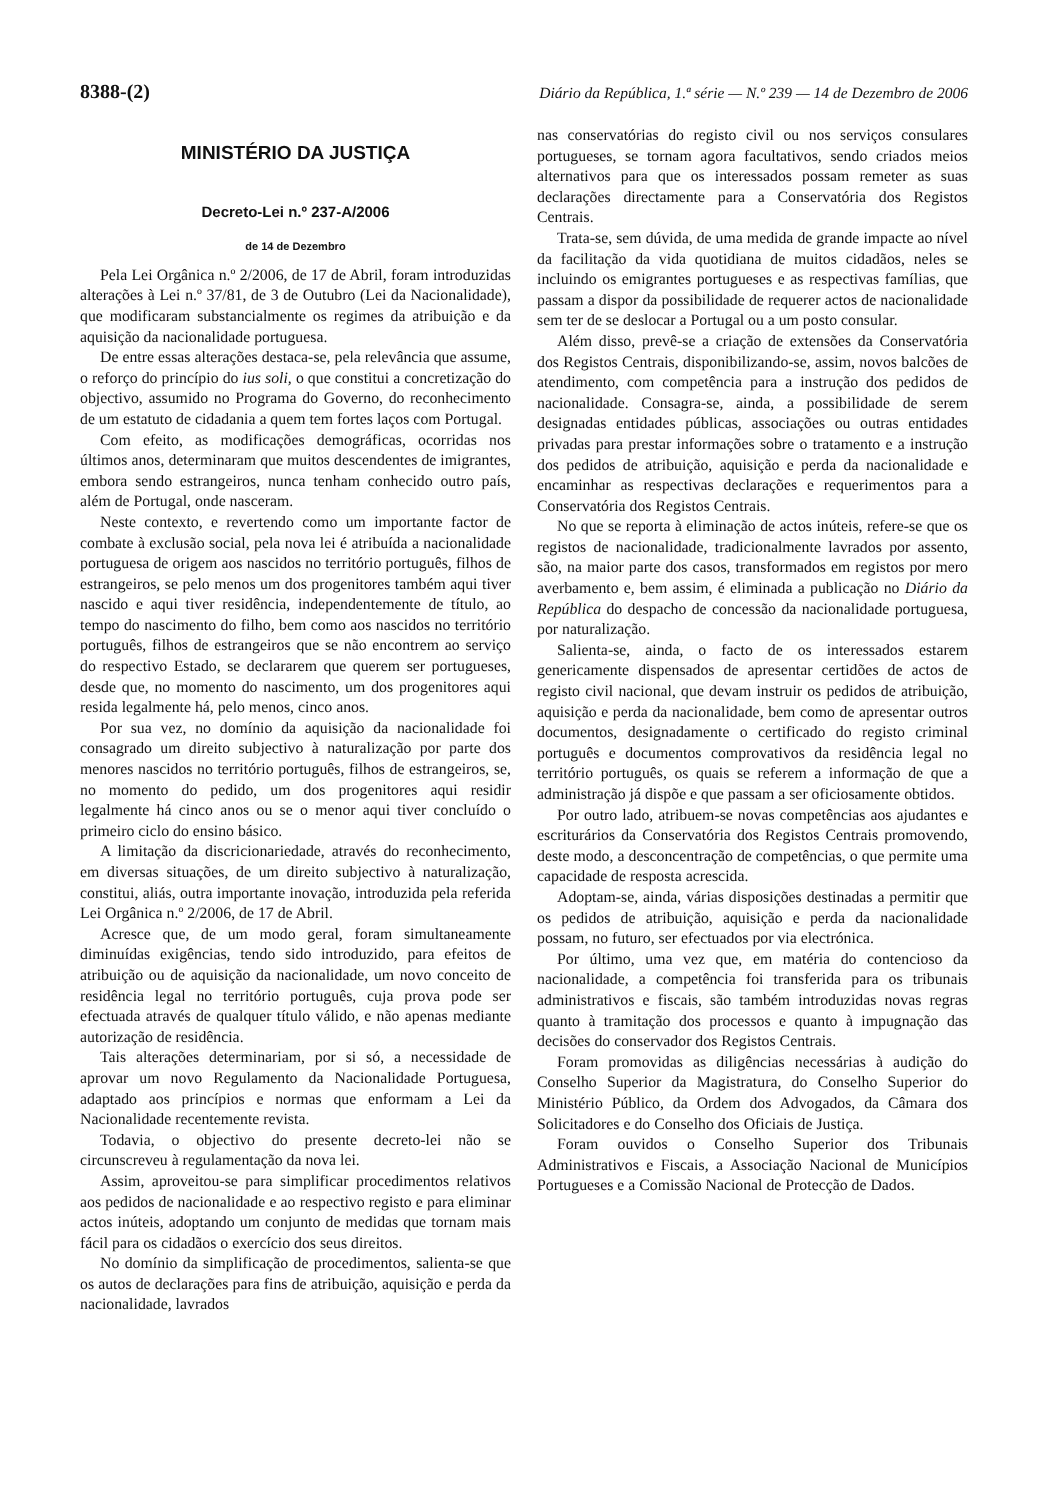8388-(2) Diário da República, 1.ª série — N.º 239 — 14 de Dezembro de 2006
MINISTÉRIO DA JUSTIÇA
Decreto-Lei n.º 237-A/2006
de 14 de Dezembro
Pela Lei Orgânica n.º 2/2006, de 17 de Abril, foram introduzidas alterações à Lei n.º 37/81, de 3 de Outubro (Lei da Nacionalidade), que modificaram substancialmente os regimes da atribuição e da aquisição da nacionalidade portuguesa.
De entre essas alterações destaca-se, pela relevância que assume, o reforço do princípio do ius soli, o que constitui a concretização do objectivo, assumido no Programa do Governo, do reconhecimento de um estatuto de cidadania a quem tem fortes laços com Portugal.
Com efeito, as modificações demográficas, ocorridas nos últimos anos, determinaram que muitos descendentes de imigrantes, embora sendo estrangeiros, nunca tenham conhecido outro país, além de Portugal, onde nasceram.
Neste contexto, e revertendo como um importante factor de combate à exclusão social, pela nova lei é atribuída a nacionalidade portuguesa de origem aos nascidos no território português, filhos de estrangeiros, se pelo menos um dos progenitores também aqui tiver nascido e aqui tiver residência, independentemente de título, ao tempo do nascimento do filho, bem como aos nascidos no território português, filhos de estrangeiros que se não encontrem ao serviço do respectivo Estado, se declararem que querem ser portugueses, desde que, no momento do nascimento, um dos progenitores aqui resida legalmente há, pelo menos, cinco anos.
Por sua vez, no domínio da aquisição da nacionalidade foi consagrado um direito subjectivo à naturalização por parte dos menores nascidos no território português, filhos de estrangeiros, se, no momento do pedido, um dos progenitores aqui residir legalmente há cinco anos ou se o menor aqui tiver concluído o primeiro ciclo do ensino básico.
A limitação da discricionariedade, através do reconhecimento, em diversas situações, de um direito subjectivo à naturalização, constitui, aliás, outra importante inovação, introduzida pela referida Lei Orgânica n.º 2/2006, de 17 de Abril.
Acresce que, de um modo geral, foram simultaneamente diminuídas exigências, tendo sido introduzido, para efeitos de atribuição ou de aquisição da nacionalidade, um novo conceito de residência legal no território português, cuja prova pode ser efectuada através de qualquer título válido, e não apenas mediante autorização de residência.
Tais alterações determinariam, por si só, a necessidade de aprovar um novo Regulamento da Nacionalidade Portuguesa, adaptado aos princípios e normas que enformam a Lei da Nacionalidade recentemente revista.
Todavia, o objectivo do presente decreto-lei não se circunscreveu à regulamentação da nova lei.
Assim, aproveitou-se para simplificar procedimentos relativos aos pedidos de nacionalidade e ao respectivo registo e para eliminar actos inúteis, adoptando um conjunto de medidas que tornam mais fácil para os cidadãos o exercício dos seus direitos.
No domínio da simplificação de procedimentos, salienta-se que os autos de declarações para fins de atribuição, aquisição e perda da nacionalidade, lavrados
nas conservatórias do registo civil ou nos serviços consulares portugueses, se tornam agora facultativos, sendo criados meios alternativos para que os interessados possam remeter as suas declarações directamente para a Conservatória dos Registos Centrais.
Trata-se, sem dúvida, de uma medida de grande impacte ao nível da facilitação da vida quotidiana de muitos cidadãos, neles se incluindo os emigrantes portugueses e as respectivas famílias, que passam a dispor da possibilidade de requerer actos de nacionalidade sem ter de se deslocar a Portugal ou a um posto consular.
Além disso, prevê-se a criação de extensões da Conservatória dos Registos Centrais, disponibilizando-se, assim, novos balcões de atendimento, com competência para a instrução dos pedidos de nacionalidade. Consagra-se, ainda, a possibilidade de serem designadas entidades públicas, associações ou outras entidades privadas para prestar informações sobre o tratamento e a instrução dos pedidos de atribuição, aquisição e perda da nacionalidade e encaminhar as respectivas declarações e requerimentos para a Conservatória dos Registos Centrais.
No que se reporta à eliminação de actos inúteis, refere-se que os registos de nacionalidade, tradicionalmente lavrados por assento, são, na maior parte dos casos, transformados em registos por mero averbamento e, bem assim, é eliminada a publicação no Diário da República do despacho de concessão da nacionalidade portuguesa, por naturalização.
Salienta-se, ainda, o facto de os interessados estarem genericamente dispensados de apresentar certidões de actos de registo civil nacional, que devam instruir os pedidos de atribuição, aquisição e perda da nacionalidade, bem como de apresentar outros documentos, designadamente o certificado do registo criminal português e documentos comprovativos da residência legal no território português, os quais se referem a informação de que a administração já dispõe e que passam a ser oficiosamente obtidos.
Por outro lado, atribuem-se novas competências aos ajudantes e escriturários da Conservatória dos Registos Centrais promovendo, deste modo, a desconcentração de competências, o que permite uma capacidade de resposta acrescida.
Adoptam-se, ainda, várias disposições destinadas a permitir que os pedidos de atribuição, aquisição e perda da nacionalidade possam, no futuro, ser efectuados por via electrónica.
Por último, uma vez que, em matéria do contencioso da nacionalidade, a competência foi transferida para os tribunais administrativos e fiscais, são também introduzidas novas regras quanto à tramitação dos processos e quanto à impugnação das decisões do conservador dos Registos Centrais.
Foram promovidas as diligências necessárias à audição do Conselho Superior da Magistratura, do Conselho Superior do Ministério Público, da Ordem dos Advogados, da Câmara dos Solicitadores e do Conselho dos Oficiais de Justiça.
Foram ouvidos o Conselho Superior dos Tribunais Administrativos e Fiscais, a Associação Nacional de Municípios Portugueses e a Comissão Nacional de Protecção de Dados.